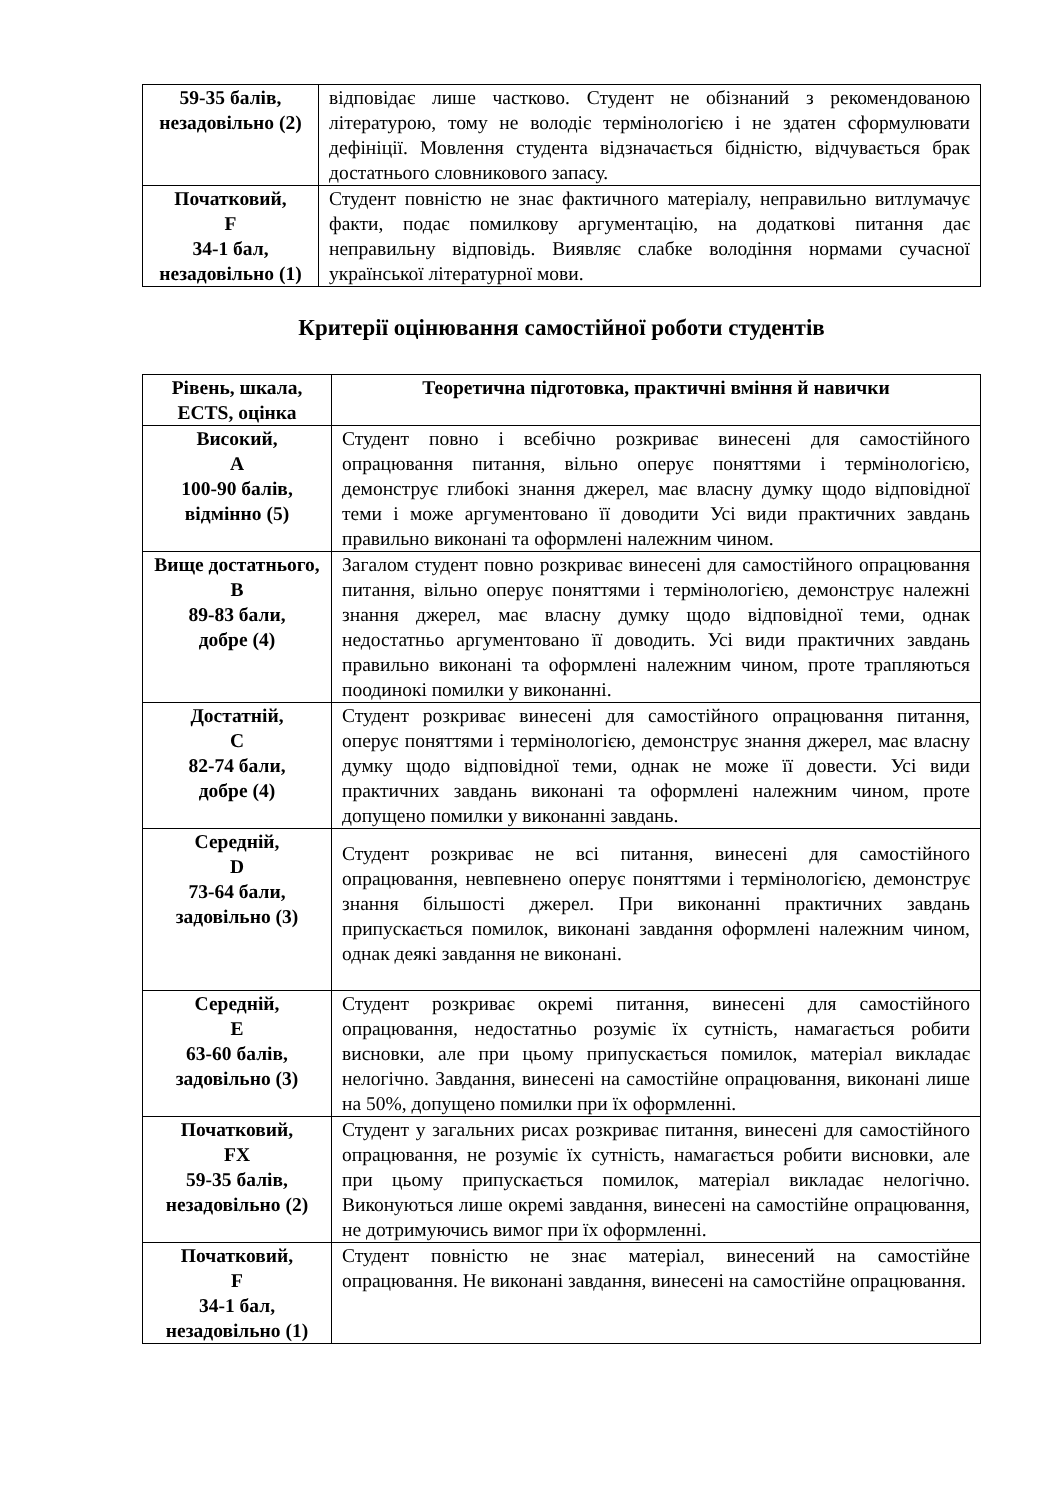| 59-35 балів, незадовільно (2) | відповідає лише частково. Студент не обізнаний з рекомендованою літературою, тому не володіє термінологією і не здатен сформулювати дефініції. Мовлення студента відзначається бідністю, відчувається брак достатнього словникового запасу. |
| Початковий, F 34-1 бал, незадовільно (1) | Студент повністю не знає фактичного матеріалу, неправильно витлумачує факти, подає помилкову аргументацію, на додаткові питання дає неправильну відповідь. Виявляє слабке володіння нормами сучасної української літературної мови. |
Критерії оцінювання самостійної роботи студентів
| Рівень, шкала, ECTS, оцінка | Теоретична підготовка, практичні вміння й навички |
| --- | --- |
| Високий, A 100-90 балів, відмінно (5) | Студент повно і всебічно розкриває винесені для самостійного опрацювання питання, вільно оперує поняттями і термінологією, демонструє глибокі знання джерел, має власну думку щодо відповідної теми і може аргументовано її доводити Усі види практичних завдань правильно виконані та оформлені належним чином. |
| Вище достатнього, B 89-83 бали, добре (4) | Загалом студент повно розкриває винесені для самостійного опрацювання питання, вільно оперує поняттями і термінологією, демонструє належні знання джерел, має власну думку щодо відповідної теми, однак недостатньо аргументовано її доводить. Усі види практичних завдань правильно виконані та оформлені належним чином, проте трапляються поодинокі помилки у виконанні. |
| Достатній, C 82-74 бали, добре (4) | Студент розкриває винесені для самостійного опрацювання питання, оперує поняттями і термінологією, демонструє знання джерел, має власну думку щодо відповідної теми, однак не може її довести. Усі види практичних завдань виконані та оформлені належним чином, проте допущено помилки у виконанні завдань. |
| Середній, D 73-64 бали, задовільно (3) | Студент розкриває не всі питання, винесені для самостійного опрацювання, невпевнено оперує поняттями і термінологією, демонструє знання більшості джерел. При виконанні практичних завдань припускається помилок, виконані завдання оформлені належним чином, однак деякі завдання не виконані. |
| Середній, E 63-60 балів, задовільно (3) | Студент розкриває окремі питання, винесені для самостійного опрацювання, недостатньо розуміє їх сутність, намагається робити висновки, але при цьому припускається помилок, матеріал викладає нелогічно. Завдання, винесені на самостійне опрацювання, виконані лише на 50%, допущено помилки при їх оформленні. |
| Початковий, FX 59-35 балів, незадовільно (2) | Студент у загальних рисах розкриває питання, винесені для самостійного опрацювання, не розуміє їх сутність, намагається робити висновки, але при цьому припускається помилок, матеріал викладає нелогічно. Виконуються лише окремі завдання, винесені на самостійне опрацювання, не дотримуючись вимог при їх оформленні. |
| Початковий, F 34-1 бал, незадовільно (1) | Студент повністю не знає матеріал, винесений на самостійне опрацювання. Не виконані завдання, винесені на самостійне опрацювання. |